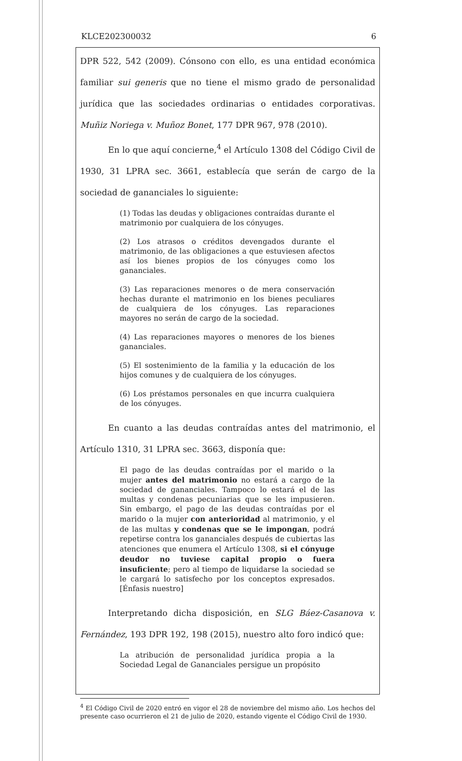KLCE202300032 6
DPR 522, 542 (2009). Cónsono con ello, es una entidad económica familiar sui generis que no tiene el mismo grado de personalidad jurídica que las sociedades ordinarias o entidades corporativas. Muñiz Noriega v. Muñoz Bonet, 177 DPR 967, 978 (2010).
En lo que aquí concierne,<sup>4</sup> el Artículo 1308 del Código Civil de 1930, 31 LPRA sec. 3661, establecía que serán de cargo de la sociedad de gananciales lo siguiente:
(1) Todas las deudas y obligaciones contraídas durante el matrimonio por cualquiera de los cónyuges.
(2) Los atrasos o créditos devengados durante el matrimonio, de las obligaciones a que estuviesen afectos así los bienes propios de los cónyuges como los gananciales.
(3) Las reparaciones menores o de mera conservación hechas durante el matrimonio en los bienes peculiares de cualquiera de los cónyuges. Las reparaciones mayores no serán de cargo de la sociedad.
(4) Las reparaciones mayores o menores de los bienes gananciales.
(5) El sostenimiento de la familia y la educación de los hijos comunes y de cualquiera de los cónyuges.
(6) Los préstamos personales en que incurra cualquiera de los cónyuges.
En cuanto a las deudas contraídas antes del matrimonio, el Artículo 1310, 31 LPRA sec. 3663, disponía que:
El pago de las deudas contraídas por el marido o la mujer antes del matrimonio no estará a cargo de la sociedad de gananciales. Tampoco lo estará el de las multas y condenas pecuniarias que se les impusieren. Sin embargo, el pago de las deudas contraídas por el marido o la mujer con anterioridad al matrimonio, y el de las multas y condenas que se le impongan, podrá repetirse contra los gananciales después de cubiertas las atenciones que enumera el Artículo 1308, si el cónyuge deudor no tuviese capital propio o fuera insuficiente; pero al tiempo de liquidarse la sociedad se le cargará lo satisfecho por los conceptos expresados. [Énfasis nuestro]
Interpretando dicha disposición, en SLG Báez-Casanova v. Fernández, 193 DPR 192, 198 (2015), nuestro alto foro indicó que:
La atribución de personalidad jurídica propia a la Sociedad Legal de Gananciales persigue un propósito
<sup>4</sup> El Código Civil de 2020 entró en vigor el 28 de noviembre del mismo año. Los hechos del presente caso ocurrieron el 21 de julio de 2020, estando vigente el Código Civil de 1930.